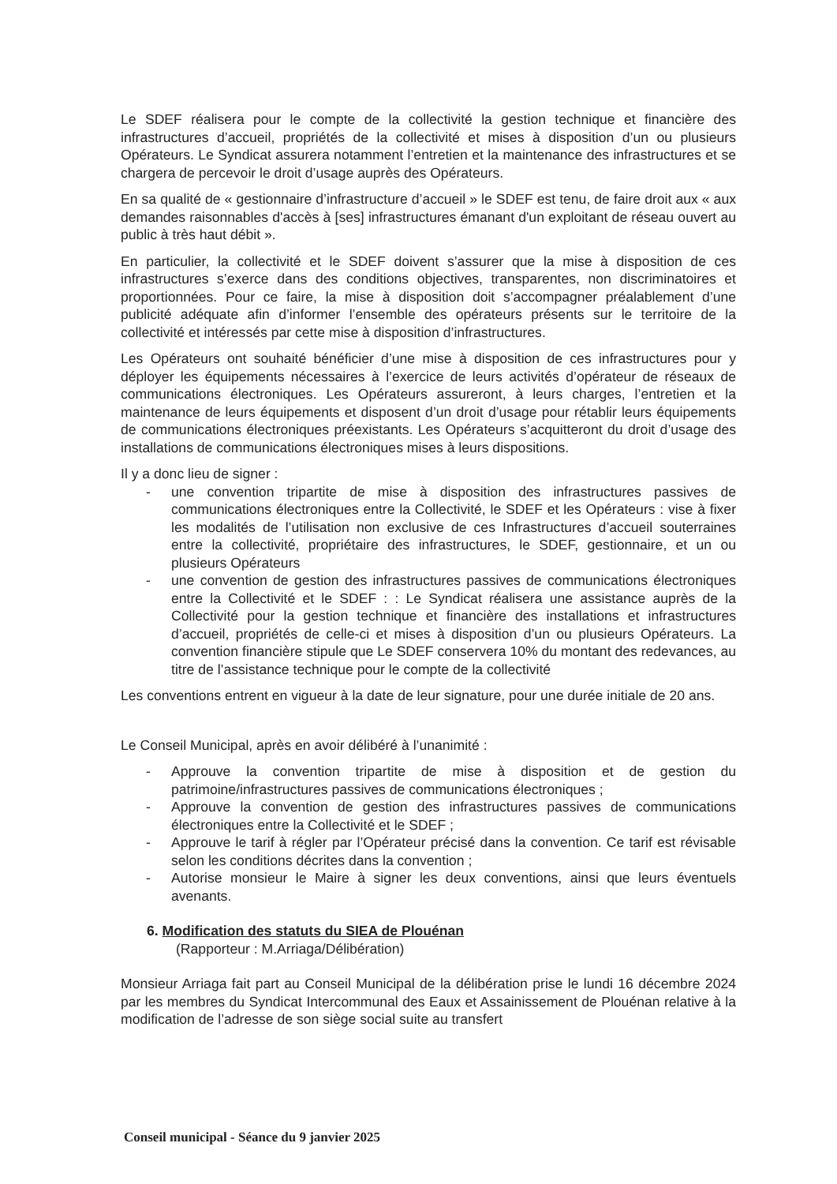Le SDEF réalisera pour le compte de la collectivité la gestion technique et financière des infrastructures d’accueil, propriétés de la collectivité et mises à disposition d’un ou plusieurs Opérateurs. Le Syndicat assurera notamment l’entretien et la maintenance des infrastructures et se chargera de percevoir le droit d’usage auprès des Opérateurs.
En sa qualité de « gestionnaire d’infrastructure d’accueil » le SDEF est tenu, de faire droit aux « aux demandes raisonnables d'accès à [ses] infrastructures émanant d'un exploitant de réseau ouvert au public à très haut débit ».
En particulier, la collectivité et le SDEF doivent s’assurer que la mise à disposition de ces infrastructures s’exerce dans des conditions objectives, transparentes, non discriminatoires et proportionnées. Pour ce faire, la mise à disposition doit s’accompagner préalablement d’une publicité adéquate afin d’informer l’ensemble des opérateurs présents sur le territoire de la collectivité et intéressés par cette mise à disposition d’infrastructures.
Les Opérateurs ont souhaité bénéficier d’une mise à disposition de ces infrastructures pour y déployer les équipements nécessaires à l’exercice de leurs activités d’opérateur de réseaux de communications électroniques. Les Opérateurs assureront, à leurs charges, l’entretien et la maintenance de leurs équipements et disposent d’un droit d’usage pour rétablir leurs équipements de communications électroniques préexistants. Les Opérateurs s’acquitteront du droit d’usage des installations de communications électroniques mises à leurs dispositions.
Il y a donc lieu de signer :
- une convention tripartite de mise à disposition des infrastructures passives de communications électroniques entre la Collectivité, le SDEF et les Opérateurs : vise à fixer les modalités de l’utilisation non exclusive de ces Infrastructures d’accueil souterraines entre la collectivité, propriétaire des infrastructures, le SDEF, gestionnaire, et un ou plusieurs Opérateurs
- une convention de gestion des infrastructures passives de communications électroniques entre la Collectivité et le SDEF : : Le Syndicat réalisera une assistance auprès de la Collectivité pour la gestion technique et financière des installations et infrastructures d’accueil, propriétés de celle-ci et mises à disposition d’un ou plusieurs Opérateurs. La convention financière stipule que Le SDEF conservera 10% du montant des redevances, au titre de l’assistance technique pour le compte de la collectivité
Les conventions entrent en vigueur à la date de leur signature, pour une durée initiale de 20 ans.
Le Conseil Municipal, après en avoir délibéré à l’unanimité :
- Approuve la convention tripartite de mise à disposition et de gestion du patrimoine/infrastructures passives de communications électroniques ;
- Approuve la convention de gestion des infrastructures passives de communications électroniques entre la Collectivité et le SDEF ;
- Approuve le tarif à régler par l’Opérateur précisé dans la convention. Ce tarif est révisable selon les conditions décrites dans la convention ;
- Autorise monsieur le Maire à signer les deux conventions, ainsi que leurs éventuels avenants.
6. Modification des statuts du SIEA de Plouénan
(Rapporteur : M.Arriaga/Délibération)
Monsieur Arriaga fait part au Conseil Municipal de la délibération prise le lundi 16 décembre 2024 par les membres du Syndicat Intercommunal des Eaux et Assainissement de Plouénan relative à la modification de l’adresse de son siège social suite au transfert
Conseil municipal - Séance du 9 janvier 2025